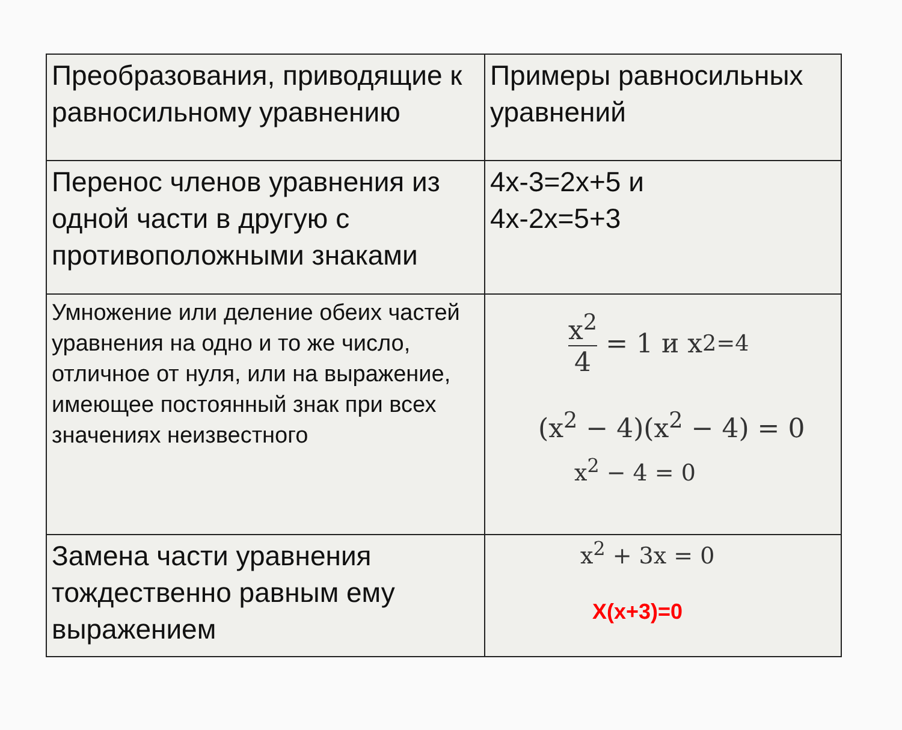| Преобразования, приводящие к равносильному уравнению | Примеры равносильных уравнений |
| Перенос членов уравнения из одной части в другую с противоположными знаками | 4x-3=2x+5 и 4x-2x=5+3 |
| Умножение или деление обеих частей уравнения на одно и то же число, отличное от нуля, или на выражение, имеющее постоянный знак при всех значениях неизвестного | x<sup>2</sup> 4 = 1 и x<sup>2=4</sup> (x<sup>2</sup> − 4)(x<sup>2</sup> − 4) = 0 x<sup>2</sup> − 4 = 0 |
| Замена части уравнения тождественно равным ему выражением | x<sup>2</sup> + 3x = 0 X(x+3)=0 |